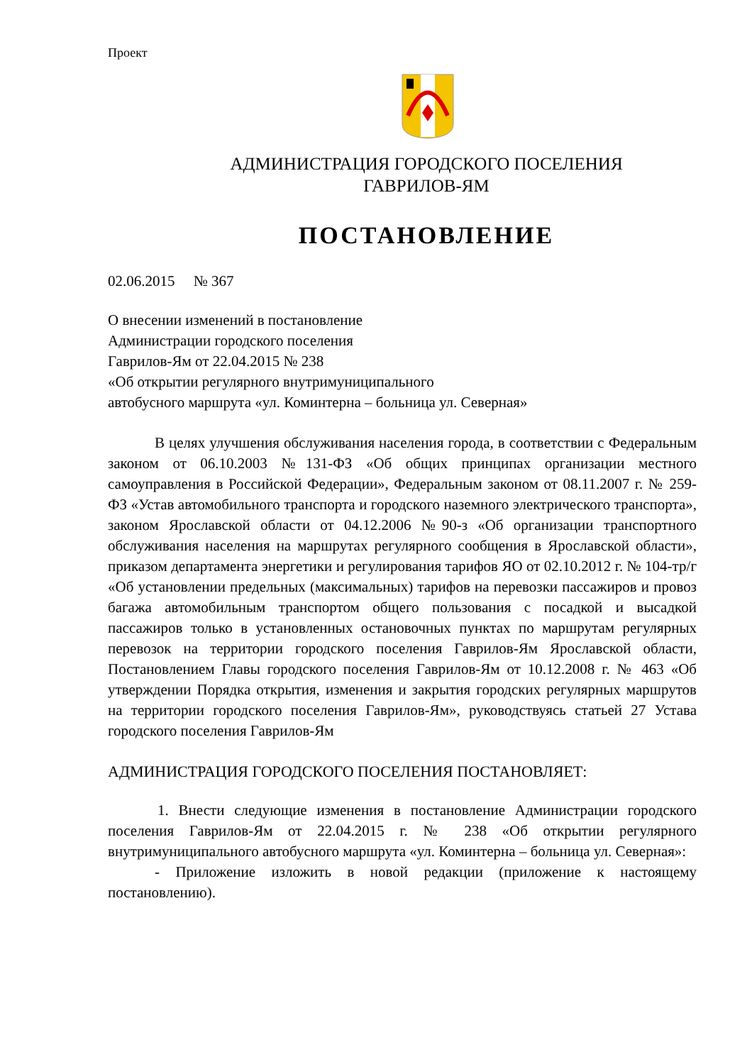Проект
АДМИНИСТРАЦИЯ ГОРОДСКОГО ПОСЕЛЕНИЯ
ГАВРИЛОВ-ЯМ
ПОСТАНОВЛЕНИЕ
02.06.2015 № 367
О внесении изменений в постановление
Администрации городского поселения
Гаврилов-Ям от 22.04.2015 № 238
«Об открытии регулярного внутримуниципального
автобусного маршрута «ул. Коминтерна – больница ул. Северная»
В целях улучшения обслуживания населения города, в соответствии с Федеральным законом от 06.10.2003 №131-ФЗ «Об общих принципах организации местного самоуправления в Российской Федерации», Федеральным законом от 08.11.2007 г. № 259-ФЗ «Устав автомобильного транспорта и городского наземного электрического транспорта», законом Ярославской области от 04.12.2006 №90-з «Об организации транспортного обслуживания населения на маршрутах регулярного сообщения в Ярославской области», приказом департамента энергетики и регулирования тарифов ЯО от 02.10.2012 г. № 104-тр/г «Об установлении предельных (максимальных) тарифов на перевозки пассажиров и провоз багажа автомобильным транспортом общего пользования с посадкой и высадкой пассажиров только в установленных остановочных пунктах по маршрутам регулярных перевозок на территории городского поселения Гаврилов-Ям Ярославской области, Постановлением Главы городского поселения Гаврилов-Ям от 10.12.2008 г. № 463 «Об утверждении Порядка открытия, изменения и закрытия городских регулярных маршрутов на территории городского поселения Гаврилов-Ям», руководствуясь статьей 27 Устава городского поселения Гаврилов-Ям
АДМИНИСТРАЦИЯ ГОРОДСКОГО ПОСЕЛЕНИЯ ПОСТАНОВЛЯЕТ:
1. Внести следующие изменения в постановление Администрации городского поселения Гаврилов-Ям от 22.04.2015 г. № 238 «Об открытии регулярного внутримуниципального автобусного маршрута «ул. Коминтерна – больница ул. Северная»:
- Приложение изложить в новой редакции (приложение к настоящему постановлению).